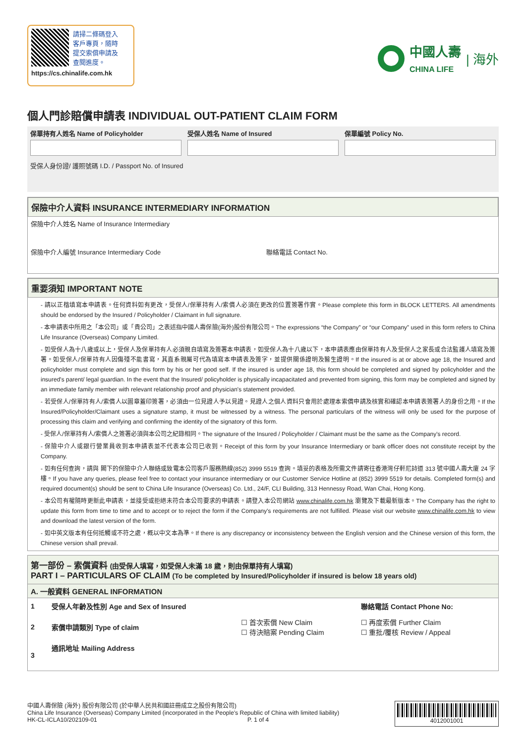請掃二條碼登入
客戶專頁，隨時
提交索償申請及
查閱進度。
https://cs.chinalife.com.hk
中國人壽
CHINA LIFE
| 海外
個人門診賠償申請表 INDIVIDUAL OUT-PATIENT CLAIM FORM
保單持有人姓名 Name of Policyholder
受保人姓名 Name of Insured 保單編號 Policy No.
受保人身份證/ 護照號碼 I.D. / Passport No. of Insured
保險中介人資料 INSURANCE INTERMEDIARY INFORMATION
保險中介人姓名 Name of Insurance Intermediary
保險中介人編號 Insurance Intermediary Code
聯絡電話 Contact No.
重要須知 IMPORTANT NOTE
- 請以正楷填寫本申請表。任何資料如有更改，受保人/保單持有人/索償人必須在更改的位置簽署作實。Please complete this form in BLOCK LETTERS. All amendments should be endorsed by the Insured / Policyholder / Claimant in full signature.
- 本申請表中所用之「本公司」或「貴公司」之表述指中國人壽保險(海外)股份有限公司。The expressions “the Company” or “our Company” used in this form refers to China Life Insurance (Overseas) Company Limited.
- 如受保人為十八歲或以上，受保人及保單持有人必須親自填寫及簽署本申請表，如受保人為十八歲以下，本申請表應由保單持有人及受保人之家長或合法監護人填寫及簽署。如受保人/保單持有人因傷殘不能書寫，其直系親屬可代為填寫本申請表及簽字，並提供關係證明及醫生證明。If the insured is at or above age 18, the Insured and policyholder must complete and sign this form by his or her good self. If the insured is under age 18, this form should be completed and signed by policyholder and the insured's parent/ legal guardian. In the event that the Insured/ policyholder is physically incapacitated and prevented from signing, this form may be completed and signed by an immediate family member with relevant relationship proof and physician's statement provided.
- 若受保人/保單持有人/索償人以圖章蓋印簽署，必須由一位見證人予以見證。見證人之個人資料只會用於處理本索償申請及核實和確認本申請表簽署人的身份之用。If the Insured/Policyholder/Claimant uses a signature stamp, it must be witnessed by a witness. The personal particulars of the witness will only be used for the purpose of processing this claim and verifying and confirming the identity of the signatory of this form.
- 受保人/保單持有人/索償人之簽署必須與本公司之紀錄相同。The signature of the Insured / Policyholder / Claimant must be the same as the Company's record.
- 保險中介人或銀行營業員收到本申請表並不代表本公司已收到。Receipt of this form by your Insurance Intermediary or bank officer does not constitute receipt by the Company.
- 如有任何查詢，請與 閣下的保險中介人聯絡或致電本公司客戶服務熱線(852) 3999 5519 查詢。填妥的表格及所需文件請寄往香港灣仔軒尼詩道 313 號中國人壽大廈 24 字樓。If you have any queries, please feel free to contact your insurance intermediary or our Customer Service Hotline at (852) 3999 5519 for details. Completed form(s) and required document(s) should be sent to China Life Insurance (Overseas) Co. Ltd., 24/F, CLI Building, 313 Hennessy Road, Wan Chai, Hong Kong.
- 本公司有權隨時更新此申請表，並接受或拒絕未符合本公司要求的申請表。請登入本公司網站 www.chinalife.com.hk 瀏覽及下載最新版本。The Company has the right to update this form from time to time and to accept or to reject the form if the Company's requirements are not fulfilled. Please visit our website www.chinalife.com.hk to view and download the latest version of the form.
- 如中英文版本有任何抵觸或不符之處，概以中文本為準。If there is any discrepancy or inconsistency between the English version and the Chinese version of this form, the Chinese version shall prevail.
第一部份 – 索償資料 (由受保人填寫，如受保人未滿 18 歲，則由保單持有人填寫)
PART I – PARTICULARS OF CLAIM (To be completed by Insured/Policyholder if insured is below 18 years old)
A. 一般資料 GENERAL INFORMATION
| 1 | 受保人年齡及性別 Age and Sex of Insured | | 聯絡電話 Contact Phone No: | |
| 2 | 索償申請類別 Type of claim | ☐ 首次索償 New Claim ☐ 待決賠案 Pending Claim | ☐ 再度索償 Further Claim ☐ 重批/覆核 Review / Appeal | |
| 3 | 通訊地址 Mailing Address | | | |
中國人壽保險 (海外) 股份有限公司 (於中華人民共和國註冊成立之股份有限公司)
China Life Insurance (Overseas) Company Limited (incorporated in the People's Republic of China with limited liability)
HK-CL-ICLA10/202109-01 P. 1 of 4
4012001001